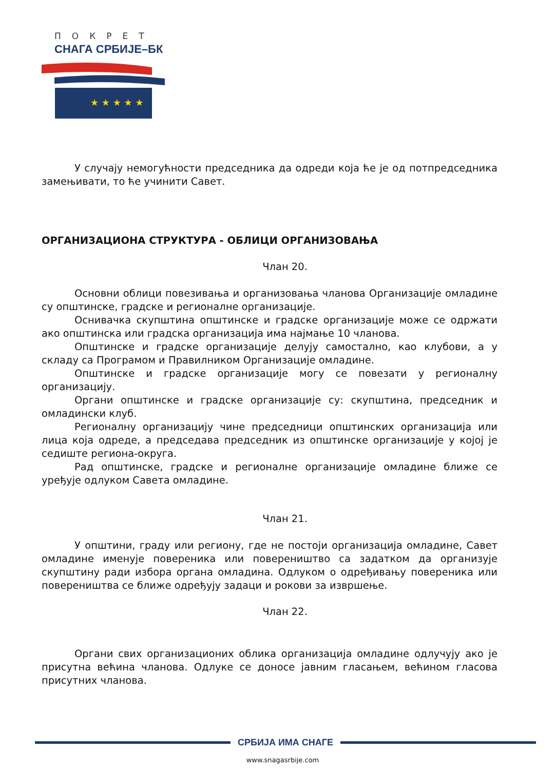ПОКРЕТ
СНАГА СРБИЈЕ–БК
★ ★ ★ ★ ★
У случају немогућности председника да одреди која ће је од потпредседника замењивати, то ће учинити Савет.
ОРГАНИЗАЦИОНА СТРУКТУРА - ОБЛИЦИ ОРГАНИЗОВАЊА
Члан 20.
Основни облици повезивања и организовања чланова Организације омладине су општинске, градске и регионалне организације.
Оснивачка скупштина општинске и градске организације може се одржати ако општинска или градска организација има најмање 10 чланова.
Општинске и градске организације делују самостално, као клубови, а у складу са Програмом и Правилником Организације омладине.
Општинске и градске организације могу се повезати у регионалну организацију.
Органи општинске и градске организације су: скупштина, председник и омладински клуб.
Регионалну организацију чине председници општинских организација или лица која одреде, а председава председник из општинске организације у којој је седиште региона-округа.
Рад општинске, градске и регионалне организације омладине ближе се уређује одлуком Савета омладине.
Члан 21.
У општини, граду или региону, где не постоји организација омладине, Савет омладине именује повереника или повереништво са задатком да организује скупштину ради избора органа омладина. Одлуком о одређивању повереника или повереништва се ближе одређују задаци и рокови за извршење.
Члан 22.
Органи свих организационих облика организација омладине одлучују ако је присутна већина чланова. Одлуке се доносе јавним гласањем, већином гласова присутних чланова.
СРБИЈА ИМА СНАГЕ
www.snagasrbije.com